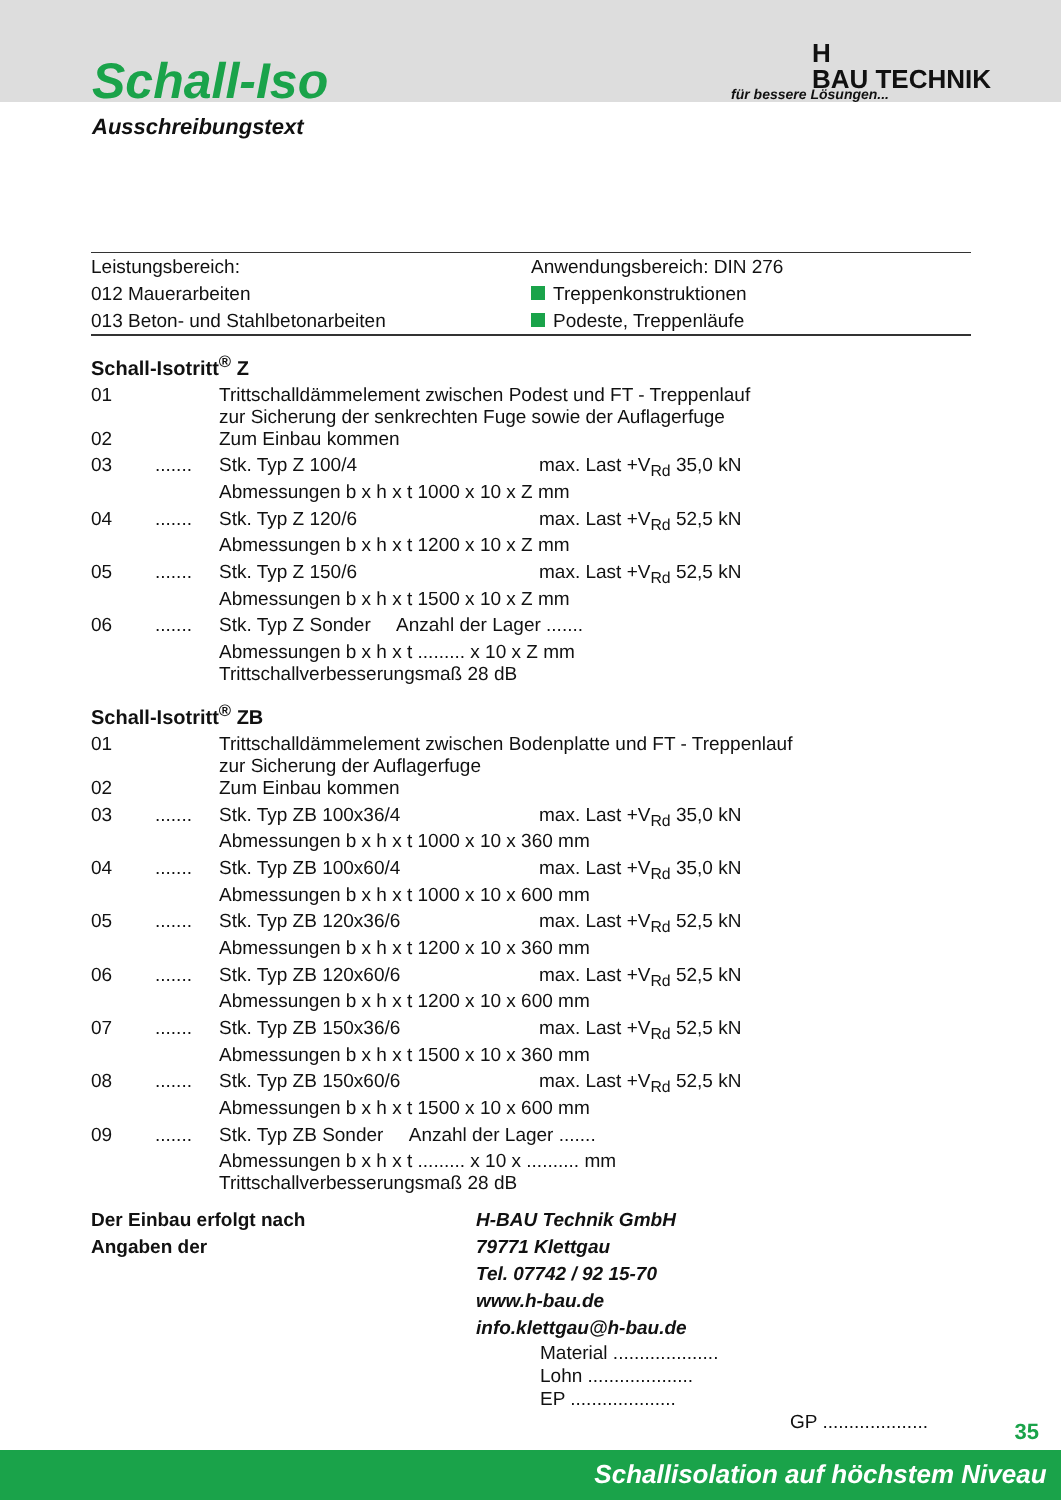Schall-Iso
Ausschreibungstext
für bessere Lösungen...
H
BAU TECHNIK
Leistungsbereich:
012 Mauerarbeiten
013 Beton- und Stahlbetonarbeiten
Anwendungsbereich: DIN 276
Treppenkonstruktionen
Podeste, Treppenläufe
Schall-Isotritt<sup>®</sup> Z
| 01 | | Trittschalldämmelement zwischen Podest und FT - Treppenlauf zur Sicherung der senkrechten Fuge sowie der Auflagerfuge | |
| 02 | | Zum Einbau kommen | |
| 03 | ....... | Stk. Typ Z 100/4 | max. Last +V<sub>Rd</sub> 35,0 kN |
| | | Abmessungen b x h x t 1000 x 10 x Z mm | |
| 04 | ....... | Stk. Typ Z 120/6 | max. Last +V<sub>Rd</sub> 52,5 kN |
| | | Abmessungen b x h x t 1200 x 10 x Z mm | |
| 05 | ....... | Stk. Typ Z 150/6 | max. Last +V<sub>Rd</sub> 52,5 kN |
| | | Abmessungen b x h x t 1500 x 10 x Z mm | |
| 06 | ....... | Stk. Typ Z Sonder Anzahl der Lager ....... | |
| | | Abmessungen b x h x t ......... x 10 x Z mm Trittschallverbesserungsmaß 28 dB | |
Schall-Isotritt<sup>®</sup> ZB
| 01 | | Trittschalldämmelement zwischen Bodenplatte und FT - Treppenlauf zur Sicherung der Auflagerfuge | |
| 02 | | Zum Einbau kommen | |
| 03 | ....... | Stk. Typ ZB 100x36/4 | max. Last +V<sub>Rd</sub> 35,0 kN |
| | | Abmessungen b x h x t 1000 x 10 x 360 mm | |
| 04 | ....... | Stk. Typ ZB 100x60/4 | max. Last +V<sub>Rd</sub> 35,0 kN |
| | | Abmessungen b x h x t 1000 x 10 x 600 mm | |
| 05 | ....... | Stk. Typ ZB 120x36/6 | max. Last +V<sub>Rd</sub> 52,5 kN |
| | | Abmessungen b x h x t 1200 x 10 x 360 mm | |
| 06 | ....... | Stk. Typ ZB 120x60/6 | max. Last +V<sub>Rd</sub> 52,5 kN |
| | | Abmessungen b x h x t 1200 x 10 x 600 mm | |
| 07 | ....... | Stk. Typ ZB 150x36/6 | max. Last +V<sub>Rd</sub> 52,5 kN |
| | | Abmessungen b x h x t 1500 x 10 x 360 mm | |
| 08 | ....... | Stk. Typ ZB 150x60/6 | max. Last +V<sub>Rd</sub> 52,5 kN |
| | | Abmessungen b x h x t 1500 x 10 x 600 mm | |
| 09 | ....... | Stk. Typ ZB Sonder Anzahl der Lager ....... | |
| | | Abmessungen b x h x t ......... x 10 x .......... mm Trittschallverbesserungsmaß 28 dB | |
Der Einbau erfolgt nach Angaben der
H-BAU Technik GmbH
79771 Klettgau
Tel. 07742 / 92 15-70
www.h-bau.de
info.klettgau@h-bau.de
Material ....................
Lohn ....................
EP ....................
GP ....................
35
Schallisolation auf höchstem Niveau